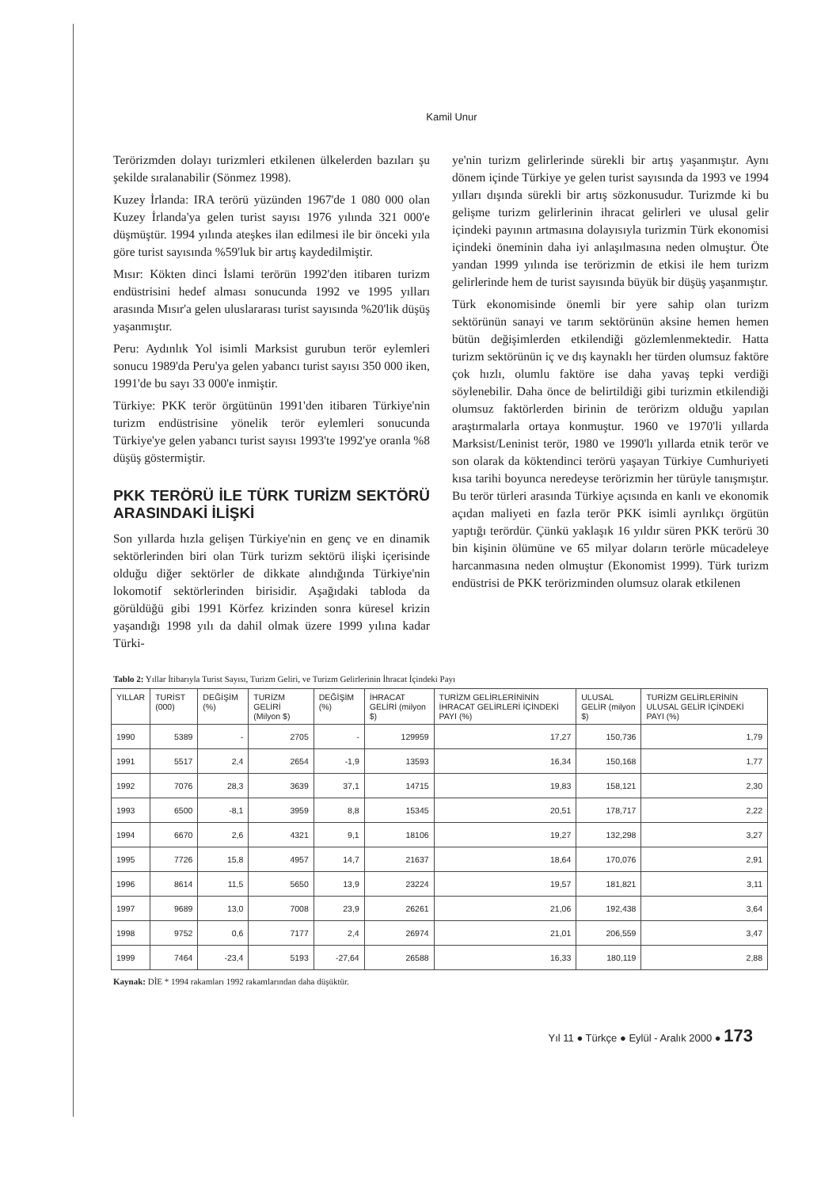Kamil Unur
Terörizmden dolayı turizmleri etkilenen ülkelerden bazıları şu şekilde sıralanabilir (Sönmez 1998).
Kuzey İrlanda: IRA terörü yüzünden 1967'de 1 080 000 olan Kuzey İrlanda'ya gelen turist sayısı 1976 yılında 321 000'e düşmüştür. 1994 yılında ateşkes ilan edilmesi ile bir önceki yıla göre turist sayısında %59'luk bir artış kaydedilmiştir.
Mısır: Kökten dinci İslami terörün 1992'den itibaren turizm endüstrisini hedef alması sonucunda 1992 ve 1995 yılları arasında Mısır'a gelen uluslararası turist sayısında %20'lik düşüş yaşanmıştır.
Peru: Aydınlık Yol isimli Marksist gurubun terör eylemleri sonucu 1989'da Peru'ya gelen yabancı turist sayısı 350 000 iken, 1991'de bu sayı 33 000'e inmiştir.
Türkiye: PKK terör örgütünün 1991'den itibaren Türkiye'nin turizm endüstrisine yönelik terör eylemleri sonucunda Türkiye'ye gelen yabancı turist sayısı 1993'te 1992'ye oranla %8 düşüş göstermiştir.
PKK TERÖRÜ İLE TÜRK TURİZM SEKTÖRÜ ARASINDAKİ İLİŞKİ
Son yıllarda hızla gelişen Türkiye'nin en genç ve en dinamik sektörlerinden biri olan Türk turizm sektörü ilişki içerisinde olduğu diğer sektörler de dikkate alındığında Türkiye'nin lokomotif sektörlerinden birisidir. Aşağıdaki tabloda da görüldüğü gibi 1991 Körfez krizinden sonra küresel krizin yaşandığı 1998 yılı da dahil olmak üzere 1999 yılına kadar Türki-
ye'nin turizm gelirlerinde sürekli bir artış yaşanmıştır. Aynı dönem içinde Türkiye ye gelen turist sayısında da 1993 ve 1994 yılları dışında sürekli bir artış sözkonusudur. Turizmde ki bu gelişme turizm gelirlerinin ihracat gelirleri ve ulusal gelir içindeki payının artmasına dolayısıyla turizmin Türk ekonomisi içindeki öneminin daha iyi anlaşılmasına neden olmuştur. Öte yandan 1999 yılında ise terörizmin de etkisi ile hem turizm gelirlerinde hem de turist sayısında büyük bir düşüş yaşanmıştır.
Türk ekonomisinde önemli bir yere sahip olan turizm sektörünün sanayi ve tarım sektörünün aksine hemen hemen bütün değişimlerden etkilendiği gözlemlenmektedir. Hatta turizm sektörünün iç ve dış kaynaklı her türden olumsuz faktöre çok hızlı, olumlu faktöre ise daha yavaş tepki verdiği söylenebilir. Daha önce de belirtildiği gibi turizmin etkilendiği olumsuz faktörlerden birinin de terörizm olduğu yapılan araştırmalarla ortaya konmuştur. 1960 ve 1970'li yıllarda Marksist/Leninist terör, 1980 ve 1990'lı yıllarda etnik terör ve son olarak da köktendinci terörü yaşayan Türkiye Cumhuriyeti kısa tarihi boyunca neredeyse terörizmin her türüyle tanışmıştır. Bu terör türleri arasında Türkiye açısında en kanlı ve ekonomik açıdan maliyeti en fazla terör PKK isimli ayrılıkçı örgütün yaptığı terördür. Çünkü yaklaşık 16 yıldır süren PKK terörü 30 bin kişinin ölümüne ve 65 milyar doların terörle mücadeleye harcanmasına neden olmuştur (Ekonomist 1999). Türk turizm endüstrisi de PKK terörizminden olumsuz olarak etkilenen
Tablo 2: Yıllar İtibarıyla Turist Sayısı, Turizm Geliri, ve Turizm Gelirlerinin İhracat İçindeki Payı
| YILLAR | TURİST (000) | DEĞİŞİM (%) | TURİZM GELİRİ (Milyon $) | DEĞİŞİM (%) | İHRACAT GELİRİ (milyon $) | TURİZM GELİRLERİNİNİN İHRACAT GELİRLERİ İÇİNDEKİ PAYI (%) | ULUSAL GELİR (milyon $) | TURİZM GELİRLERİNİN ULUSAL GELİR İÇİNDEKİ PAYI (%) |
| --- | --- | --- | --- | --- | --- | --- | --- | --- |
| 1990 | 5389 | - | 2705 | - | 129959 | 17,27 | 150,736 | 1,79 |
| 1991 | 5517 | 2,4 | 2654 | -1,9 | 13593 | 16,34 | 150,168 | 1,77 |
| 1992 | 7076 | 28,3 | 3639 | 37,1 | 14715 | 19,83 | 158,121 | 2,30 |
| 1993 | 6500 | -8,1 | 3959 | 8,8 | 15345 | 20,51 | 178,717 | 2,22 |
| 1994 | 6670 | 2,6 | 4321 | 9,1 | 18106 | 19,27 | 132,298 | 3,27 |
| 1995 | 7726 | 15,8 | 4957 | 14,7 | 21637 | 18,64 | 170,076 | 2,91 |
| 1996 | 8614 | 11,5 | 5650 | 13,9 | 23224 | 19,57 | 181,821 | 3,11 |
| 1997 | 9689 | 13,0 | 7008 | 23,9 | 26261 | 21,06 | 192,438 | 3,64 |
| 1998 | 9752 | 0,6 | 7177 | 2,4 | 26974 | 21,01 | 206,559 | 3,47 |
| 1999 | 7464 | -23,4 | 5193 | -27,64 | 26588 | 16,33 | 180,119 | 2,88 |
Kaynak: DİE * 1994 rakamları 1992 rakamlarından daha düşüktür.
Yıl 11 ● Türkçe ● Eylül - Aralık 2000 ● 173